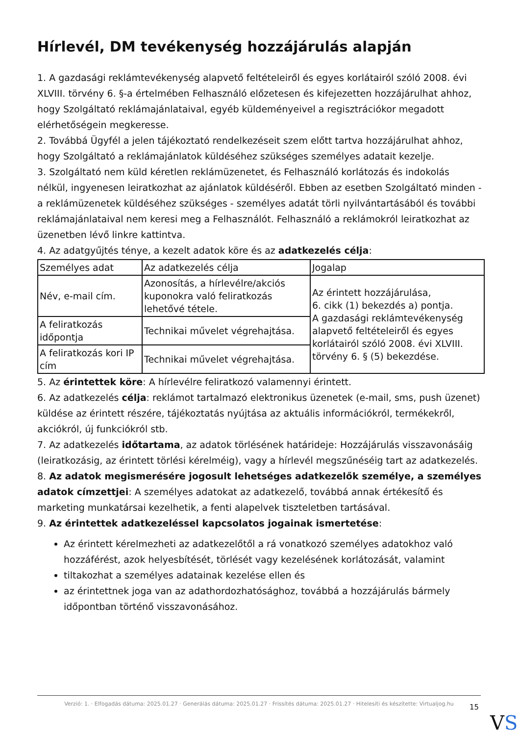Hírlevél, DM tevékenység hozzájárulás alapján
1. A gazdasági reklámtevékenység alapvető feltételeiről és egyes korlátairól szóló 2008. évi XLVIII. törvény 6. §-a értelmében Felhasználó előzetesen és kifejezetten hozzájárulhat ahhoz, hogy Szolgáltató reklámajánlataival, egyéb küldeményeivel a regisztrációkor megadott elérhetőségein megkeresse.
2. Továbbá Ügyfél a jelen tájékoztató rendelkezéseit szem előtt tartva hozzájárulhat ahhoz, hogy Szolgáltató a reklámajánlatok küldéséhez szükséges személyes adatait kezelje.
3. Szolgáltató nem küld kéretlen reklámüzenetet, és Felhasználó korlátozás és indokolás nélkül, ingyenesen leiratkozhat az ajánlatok küldéséről. Ebben az esetben Szolgáltató minden - a reklámüzenetek küldéséhez szükséges - személyes adatát törli nyilvántartásából és további reklámajánlataival nem keresi meg a Felhasználót. Felhasználó a reklámokról leiratkozhat az üzenetben lévő linkre kattintva.
4. Az adatgyűjtés ténye, a kezelt adatok köre és az adatkezelés célja:
| Személyes adat | Az adatkezelés célja | Jogalap |
| Név, e-mail cím. | Azonosítás, a hírlevélre/akciós kuponokra való feliratkozás lehetővé tétele. | Az érintett hozzájárulása, 6. cikk (1) bekezdés a) pontja. A gazdasági reklámtevékenység alapvető feltételeiről és egyes korlátairól szóló 2008. évi XLVIII. törvény 6. § (5) bekezdése. |
| A feliratkozás időpontja | Technikai művelet végrehajtása. | |
| A feliratkozás kori IP cím | Technikai művelet végrehajtása. | |
5. Az érintettek köre: A hírlevélre feliratkozó valamennyi érintett.
6. Az adatkezelés célja: reklámot tartalmazó elektronikus üzenetek (e-mail, sms, push üzenet) küldése az érintett részére, tájékoztatás nyújtása az aktuális információkról, termékekről, akciókról, új funkciókról stb.
7. Az adatkezelés időtartama, az adatok törlésének határideje: Hozzájárulás visszavonásáig (leiratkozásig, az érintett törlési kérelméig), vagy a hírlevél megszűnéséig tart az adatkezelés.
8. Az adatok megismerésére jogosult lehetséges adatkezelők személye, a személyes adatok címzettjei: A személyes adatokat az adatkezelő, továbbá annak értékesítő és marketing munkatársai kezelhetik, a fenti alapelvek tiszteletben tartásával.
9. Az érintettek adatkezeléssel kapcsolatos jogainak ismertetése:
Az érintett kérelmezheti az adatkezelőtől a rá vonatkozó személyes adatokhoz való hozzáférést, azok helyesbítését, törlését vagy kezelésének korlátozását, valamint
tiltakozhat a személyes adatainak kezelése ellen és
az érintettnek joga van az adathordozhatósághoz, továbbá a hozzájárulás bármely időpontban történő visszavonásához.
Verzió: 1. · Elfogadás dátuma: 2025.01.27 · Generálás dátuma: 2025.01.27 · Frissítés dátuma: 2025.01.27 · Hitelesíti és készítette: Virtualjog.hu
15
VS